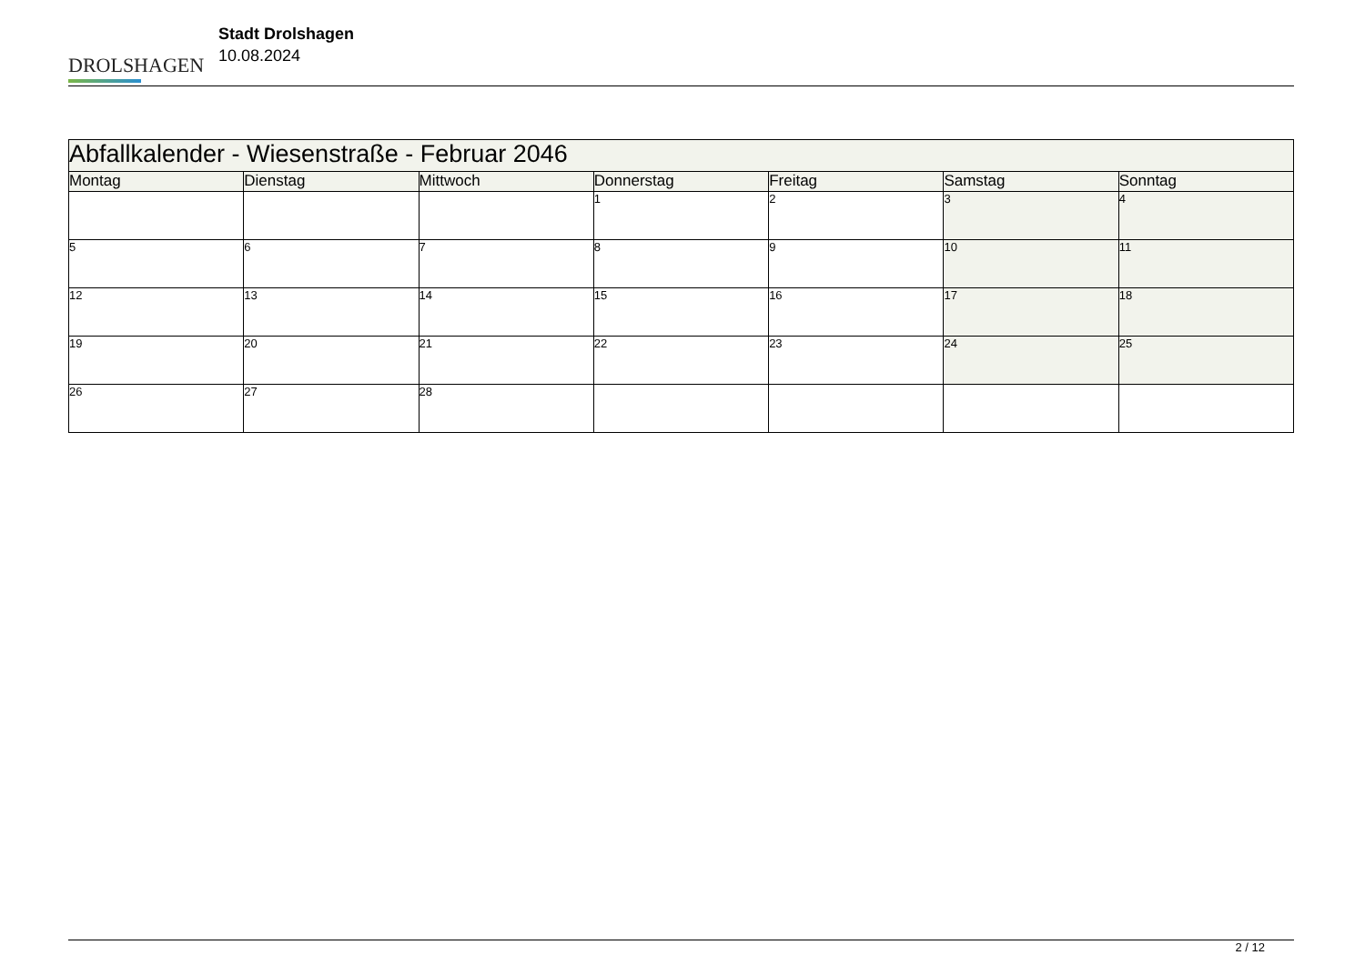DROLSHAGEN
Stadt Drolshagen
10.08.2024
| Abfallkalender - Wiesenstraße - Februar 2046 | | | | | | |
| Montag | Dienstag | Mittwoch | Donnerstag | Freitag | Samstag | Sonntag |
| | | | 1 | 2 | 3 | 4 |
| 5 | 6 | 7 | 8 | 9 | 10 | 11 |
| 12 | 13 | 14 | 15 | 16 | 17 | 18 |
| 19 | 20 | 21 | 22 | 23 | 24 | 25 |
| 26 | 27 | 28 | | | | |
2 / 12